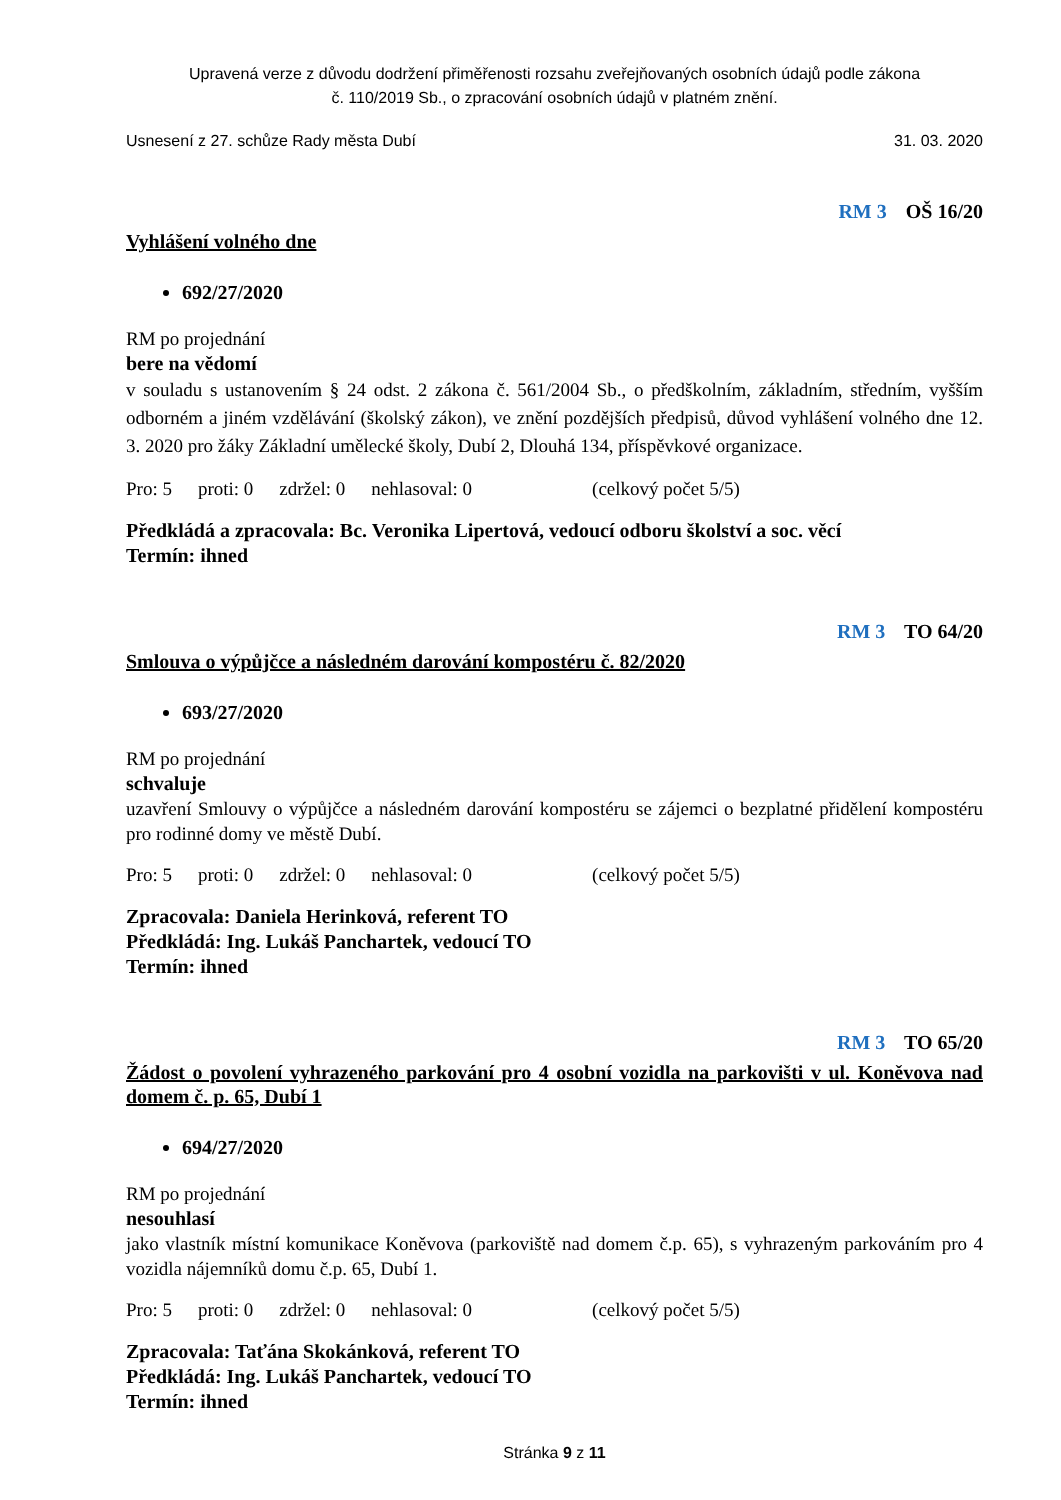Upravená verze z důvodu dodržení přiměřenosti rozsahu zveřejňovaných osobních údajů podle zákona
č. 110/2019 Sb., o zpracování osobních údajů v platném znění.
Usnesení z 27. schůze Rady města Dubí 31. 03. 2020
RM 3 OŠ 16/20
Vyhlášení volného dne
692/27/2020
RM po projednání
bere na vědomí
v souladu s ustanovením § 24 odst. 2 zákona č. 561/2004 Sb., o předškolním, základním, středním, vyšším odborném a jiném vzdělávání (školský zákon), ve znění pozdějších předpisů, důvod vyhlášení volného dne 12. 3. 2020 pro žáky Základní umělecké školy, Dubí 2, Dlouhá 134, příspěvkové organizace.
Pro: 5 proti: 0 zdržel: 0 nehlasoval: 0 (celkový počet 5/5)
Předkládá a zpracovala: Bc. Veronika Lipertová, vedoucí odboru školství a soc. věcí
Termín: ihned
RM 3 TO 64/20
Smlouva o výpůjčce a následném darování kompostéru č. 82/2020
693/27/2020
RM po projednání
schvaluje
uzavření Smlouvy o výpůjčce a následném darování kompostéru se zájemci o bezplatné přidělení kompostéru pro rodinné domy ve městě Dubí.
Pro: 5 proti: 0 zdržel: 0 nehlasoval: 0 (celkový počet 5/5)
Zpracovala: Daniela Herinková, referent TO
Předkládá: Ing. Lukáš Panchartek, vedoucí TO
Termín: ihned
RM 3 TO 65/20
Žádost o povolení vyhrazeného parkování pro 4 osobní vozidla na parkovišti v ul. Koněvova nad domem č. p. 65, Dubí 1
694/27/2020
RM po projednání
nesouhlasí
jako vlastník místní komunikace Koněvova (parkoviště nad domem č.p. 65), s vyhrazeným parkováním pro 4 vozidla nájemníků domu č.p. 65, Dubí 1.
Pro: 5 proti: 0 zdržel: 0 nehlasoval: 0 (celkový počet 5/5)
Zpracovala: Taťána Skokánková, referent TO
Předkládá: Ing. Lukáš Panchartek, vedoucí TO
Termín: ihned
Stránka 9 z 11